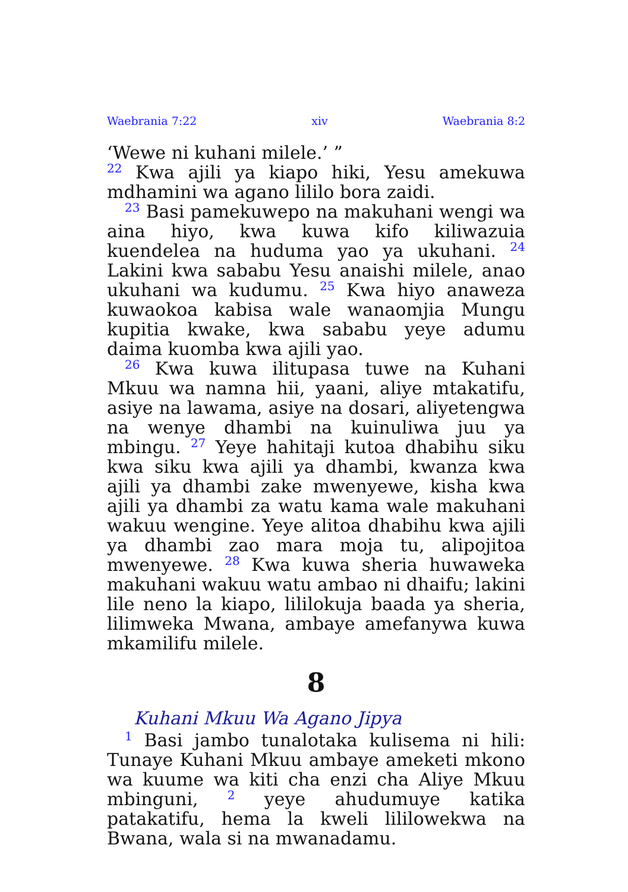Waebrania 7:22 xiv Waebrania 8:2
‘Wewe ni kuhani milele.’ ”
<sup>22</sup> Kwa ajili ya kiapo hiki, Yesu amekuwa mdhamini wa agano lililo bora zaidi.
<sup>23</sup> Basi pamekuwepo na makuhani wengi wa aina hiyo, kwa kuwa kifo kiliwazuia kuendelea na huduma yao ya ukuhani. <sup>24</sup> Lakini kwa sababu Yesu anaishi milele, anao ukuhani wa kudumu. <sup>25</sup> Kwa hiyo anaweza kuwaokoa kabisa wale wanaomjia Mungu kupitia kwake, kwa sababu yeye adumu daima kuomba kwa ajili yao.
<sup>26</sup> Kwa kuwa ilitupasa tuwe na Kuhani Mkuu wa namna hii, yaani, aliye mtakatifu, asiye na lawama, asiye na dosari, aliyetengwa na wenye dhambi na kuinuliwa juu ya mbingu. <sup>27</sup> Yeye hahitaji kutoa dhabihu siku kwa siku kwa ajili ya dhambi, kwanza kwa ajili ya dhambi zake mwenyewe, kisha kwa ajili ya dhambi za watu kama wale makuhani wakuu wengine. Yeye alitoa dhabihu kwa ajili ya dhambi zao mara moja tu, alipojitoa mwenyewe. <sup>28</sup> Kwa kuwa sheria huwaweka makuhani wakuu watu ambao ni dhaifu; lakini lile neno la kiapo, lililokuja baada ya sheria, lilimweka Mwana, ambaye amefanywa kuwa mkamilifu milele.
8
Kuhani Mkuu Wa Agano Jipya
<sup>1</sup> Basi jambo tunalotaka kulisema ni hili: Tunaye Kuhani Mkuu ambaye ameketi mkono wa kuume wa kiti cha enzi cha Aliye Mkuu mbinguni, <sup>2</sup> yeye ahudumuye katika patakatifu, hema la kweli lililowekwa na Bwana, wala si na mwanadamu.